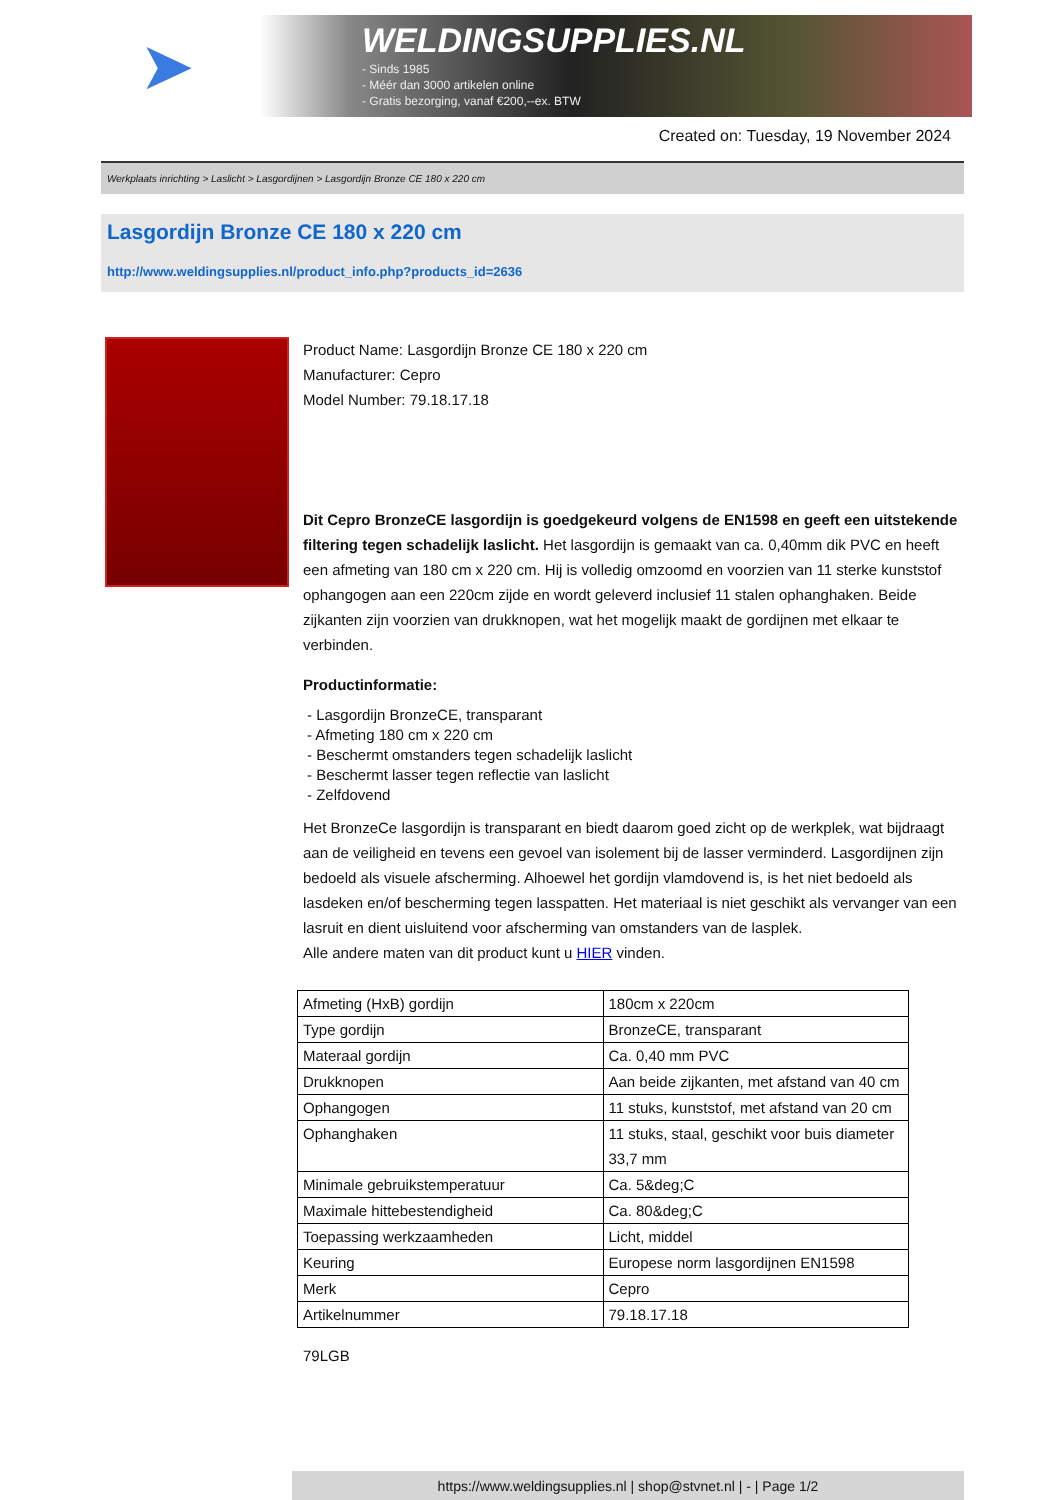➤
WELDINGSUPPLIES.NL
- Sinds 1985
- Méér dan 3000 artikelen online
- Gratis bezorging, vanaf €200,--ex. BTW
Created on: Tuesday, 19 November 2024
Werkplaats inrichting > Laslicht > Lasgordijnen > Lasgordijn Bronze CE 180 x 220 cm
Lasgordijn Bronze CE 180 x 220 cm
http://www.weldingsupplies.nl/product_info.php?products_id=2636
Product Name: Lasgordijn Bronze CE 180 x 220 cm
Manufacturer: Cepro
Model Number: 79.18.17.18
Dit Cepro BronzeCE lasgordijn is goedgekeurd volgens de EN1598 en geeft een uitstekende filtering tegen schadelijk laslicht. Het lasgordijn is gemaakt van ca. 0,40mm dik PVC en heeft een afmeting van 180 cm x 220 cm. Hij is volledig omzoomd en voorzien van 11 sterke kunststof ophangogen aan een 220cm zijde en wordt geleverd inclusief 11 stalen ophanghaken. Beide zijkanten zijn voorzien van drukknopen, wat het mogelijk maakt de gordijnen met elkaar te verbinden.
Productinformatie:
- Lasgordijn BronzeCE, transparant
- Afmeting 180 cm x 220 cm
- Beschermt omstanders tegen schadelijk laslicht
- Beschermt lasser tegen reflectie van laslicht
- Zelfdovend
Het BronzeCe lasgordijn is transparant en biedt daarom goed zicht op de werkplek, wat bijdraagt aan de veiligheid en tevens een gevoel van isolement bij de lasser verminderd. Lasgordijnen zijn bedoeld als visuele afscherming. Alhoewel het gordijn vlamdovend is, is het niet bedoeld als lasdeken en/of bescherming tegen lasspatten. Het materiaal is niet geschikt als vervanger van een lasruit en dient uisluitend voor afscherming van omstanders van de lasplek.
Alle andere maten van dit product kunt u HIER vinden.
| Afmeting (HxB) gordijn | 180cm x 220cm |
| Type gordijn | BronzeCE, transparant |
| Materaal gordijn | Ca. 0,40 mm PVC |
| Drukknopen | Aan beide zijkanten, met afstand van 40 cm |
| Ophangogen | 11 stuks, kunststof, met afstand van 20 cm |
| Ophanghaken | 11 stuks, staal, geschikt voor buis diameter 33,7 mm |
| Minimale gebruikstemperatuur | Ca. 5&deg;C |
| Maximale hittebestendigheid | Ca. 80&deg;C |
| Toepassing werkzaamheden | Licht, middel |
| Keuring | Europese norm lasgordijnen EN1598 |
| Merk | Cepro |
| Artikelnummer | 79.18.17.18 |
79LGB
https://www.weldingsupplies.nl | shop@stvnet.nl | - | Page 1/2